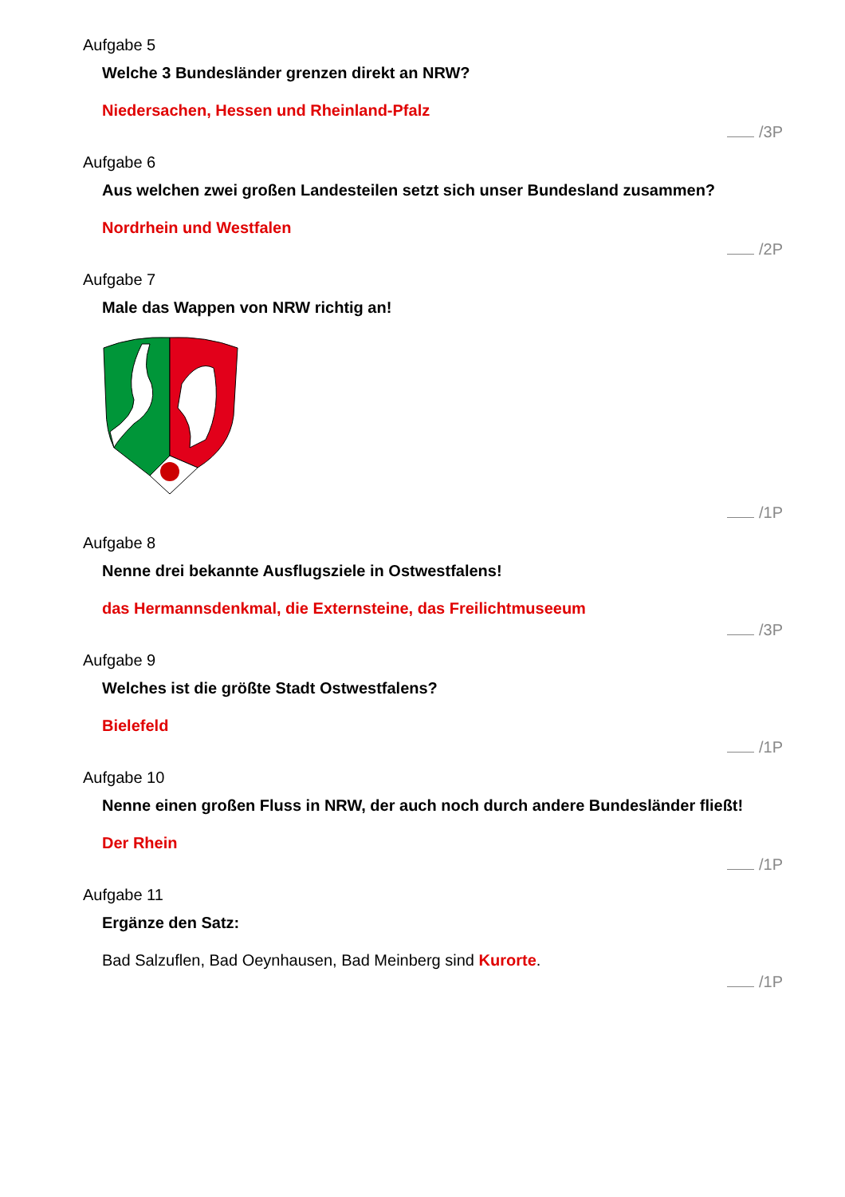Aufgabe 5
Welche 3 Bundesländer grenzen direkt an NRW?
Niedersachen, Hessen und Rheinland-Pfalz
/3P
Aufgabe 6
Aus welchen zwei großen Landesteilen setzt sich unser Bundesland zusammen?
Nordrhein und Westfalen
/2P
Aufgabe 7
Male das Wappen von NRW richtig an!
/1P
Aufgabe 8
Nenne drei bekannte Ausflugsziele in Ostwestfalens!
das Hermannsdenkmal, die Externsteine, das Freilichtmuseeum
/3P
Aufgabe 9
Welches ist die größte Stadt Ostwestfalens?
Bielefeld
/1P
Aufgabe 10
Nenne einen großen Fluss in NRW, der auch noch durch andere Bundesländer fließt!
Der Rhein
/1P
Aufgabe 11
Ergänze den Satz:
Bad Salzuflen, Bad Oeynhausen, Bad Meinberg sind Kurorte.
/1P